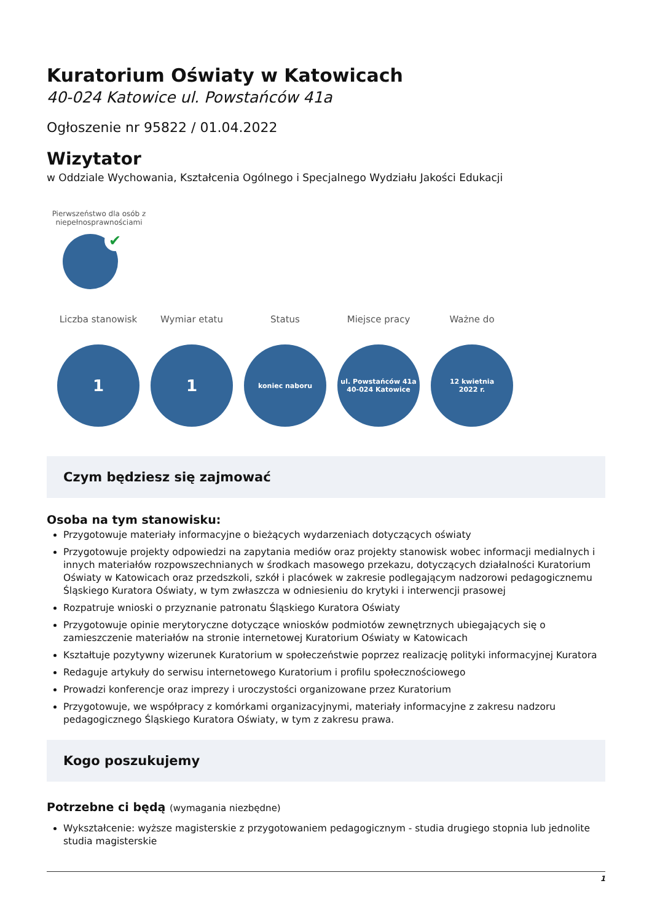Kuratorium Oświaty w Katowicach
40-024 Katowice ul. Powstańców 41a
Ogłoszenie nr 95822 / 01.04.2022
Wizytator
w Oddziale Wychowania, Kształcenia Ogólnego i Specjalnego Wydziału Jakości Edukacji
Pierwszeństwo dla osób z niepełnosprawnościami
✔
Liczba stanowisk
1
Wymiar etatu
1
Status
koniec naboru
Miejsce pracy
ul. Powstańców 41a
40-024 Katowice
Ważne do
12 kwietnia
2022 r.
Czym będziesz się zajmować
Osoba na tym stanowisku:
Przygotowuje materiały informacyjne o bieżących wydarzeniach dotyczących oświaty
Przygotowuje projekty odpowiedzi na zapytania mediów oraz projekty stanowisk wobec informacji medialnych i innych materiałów rozpowszechnianych w środkach masowego przekazu, dotyczących działalności Kuratorium Oświaty w Katowicach oraz przedszkoli, szkół i placówek w zakresie podlegającym nadzorowi pedagogicznemu Śląskiego Kuratora Oświaty, w tym zwłaszcza w odniesieniu do krytyki i interwencji prasowej
Rozpatruje wnioski o przyznanie patronatu Śląskiego Kuratora Oświaty
Przygotowuje opinie merytoryczne dotyczące wniosków podmiotów zewnętrznych ubiegających się o zamieszczenie materiałów na stronie internetowej Kuratorium Oświaty w Katowicach
Kształtuje pozytywny wizerunek Kuratorium w społeczeństwie poprzez realizację polityki informacyjnej Kuratora
Redaguje artykuły do serwisu internetowego Kuratorium i profilu społecznościowego
Prowadzi konferencje oraz imprezy i uroczystości organizowane przez Kuratorium
Przygotowuje, we współpracy z komórkami organizacyjnymi, materiały informacyjne z zakresu nadzoru pedagogicznego Śląskiego Kuratora Oświaty, w tym z zakresu prawa.
Kogo poszukujemy
Potrzebne ci będą (wymagania niezbędne)
Wykształcenie: wyższe magisterskie z przygotowaniem pedagogicznym - studia drugiego stopnia lub jednolite studia magisterskie
1